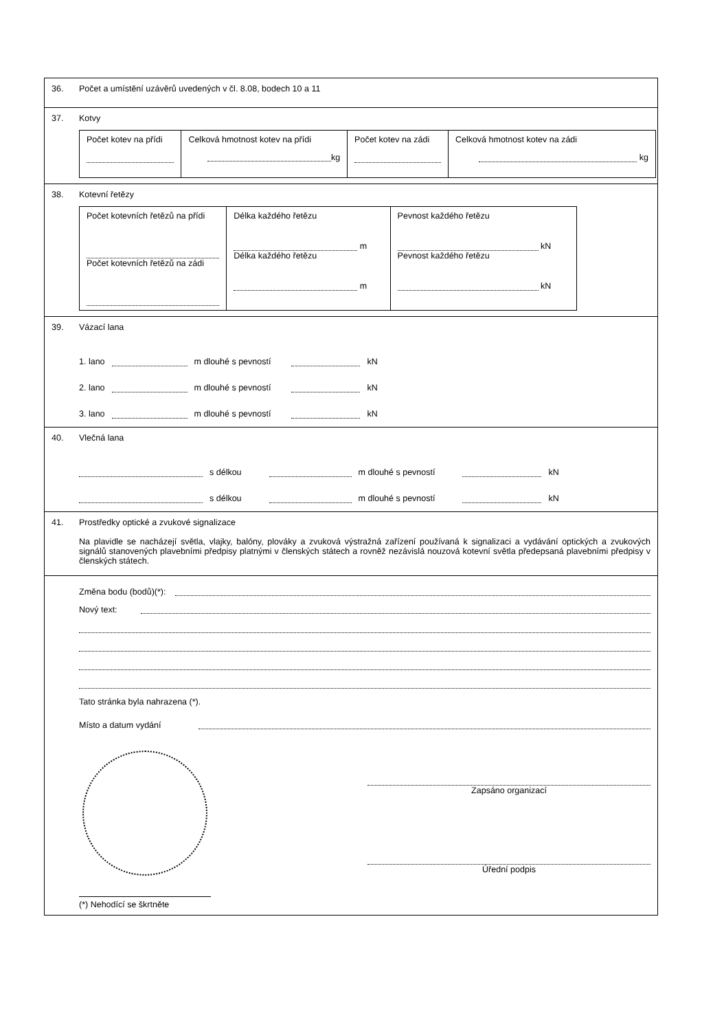36. Počet a umístění uzávěrů uvedených v čl. 8.08, bodech 10 a 11
37. Kotvy
| Počet kotev na přídi | Celková hmotnost kotev na přídi kg | Počet kotev na zádi | Celková hmotnost kotev na zádi kg |
38. Kotevní řetězy
| Počet kotevních řetězů na přídi Počet kotevních řetězů na zádi | Délka každého řetězu m Délka každého řetězu m | Pevnost každého řetězu kN Pevnost každého řetězu kN |
39. Vázací lana
1. lano m dlouhé s pevností kN
2. lano m dlouhé s pevností kN
3. lano m dlouhé s pevností kN
40. Vlečná lana
s délkou m dlouhé s pevností kN
s délkou m dlouhé s pevností kN
41. Prostředky optické a zvukové signalizace
Na plavidle se nacházejí světla, vlajky, balóny, plováky a zvuková výstražná zařízení používaná k signalizaci a vydávání optických a zvukových signálů stanovených plavebními předpisy platnými v členských státech a rovněž nezávislá nouzová kotevní světla předepsaná plavebními předpisy v členských státech.
Změna bodu (bodů)(*):
Nový text:
Tato stránka byla nahrazena (*).
Místo a datum vydání
Zapsáno organizací
Úřední podpis
(*) Nehodící se škrtněte